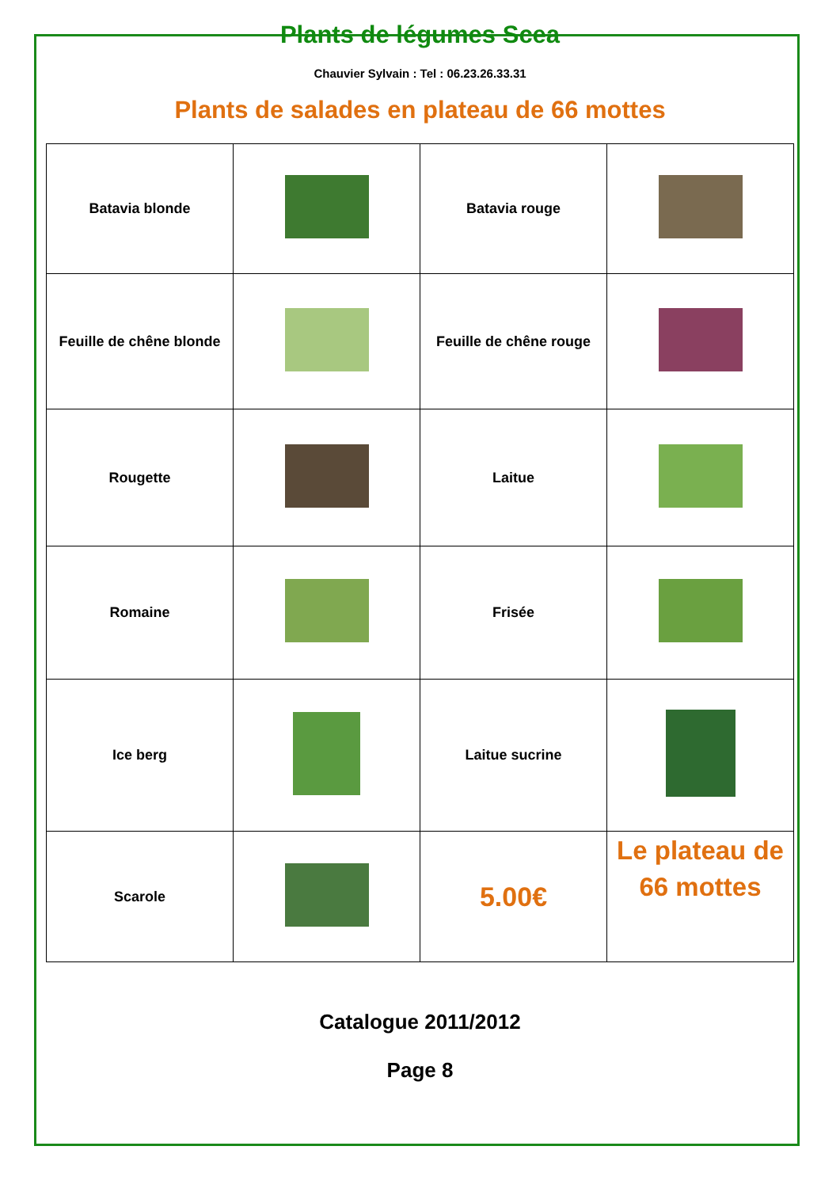Plants de légumes Scea
Chauvier Sylvain : Tel : 06.23.26.33.31
Plants de salades en plateau de 66 mottes
| Batavia blonde | | Batavia rouge | |
| Feuille de chêne blonde | | Feuille de chêne rouge | |
| Rougette | | Laitue | |
| Romaine | | Frisée | |
| Ice berg | | Laitue sucrine | |
| Scarole | | 5.00€ | Le plateau de 66 mottes |
Catalogue 2011/2012
Page 8